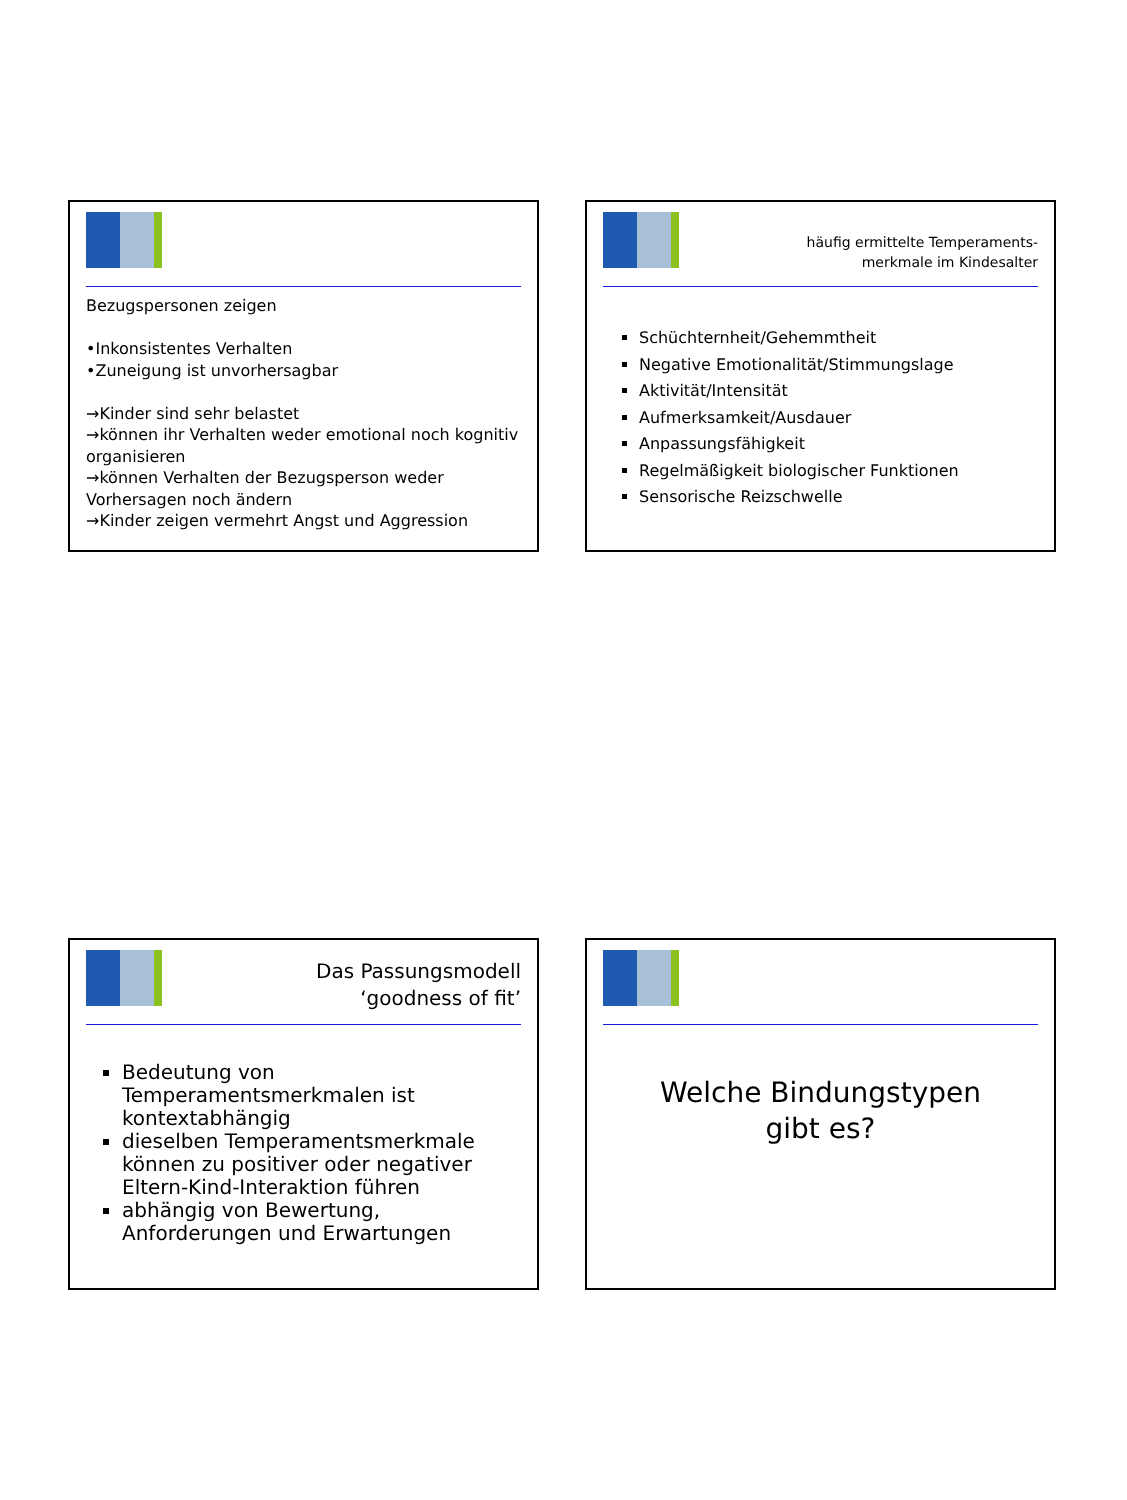Bezugspersonen zeigen
•Inkonsistentes Verhalten
•Zuneigung ist unvorhersagbar
→Kinder sind sehr belastet
→können ihr Verhalten weder emotional noch kognitiv organisieren
→können Verhalten der Bezugsperson weder Vorhersagen noch ändern
→Kinder zeigen vermehrt Angst und Aggression
häufig ermittelte Temperaments-
merkmale im Kindesalter
Schüchternheit/Gehemmtheit
Negative Emotionalität/Stimmungslage
Aktivität/Intensität
Aufmerksamkeit/Ausdauer
Anpassungsfähigkeit
Regelmäßigkeit biologischer Funktionen
Sensorische Reizschwelle
Das Passungsmodell
‘goodness of fit’
Bedeutung von Temperamentsmerkmalen ist kontextabhängig
dieselben Temperamentsmerkmale können zu positiver oder negativer Eltern-Kind-Interaktion führen
abhängig von Bewertung, Anforderungen und Erwartungen
Welche Bindungstypen
gibt es?